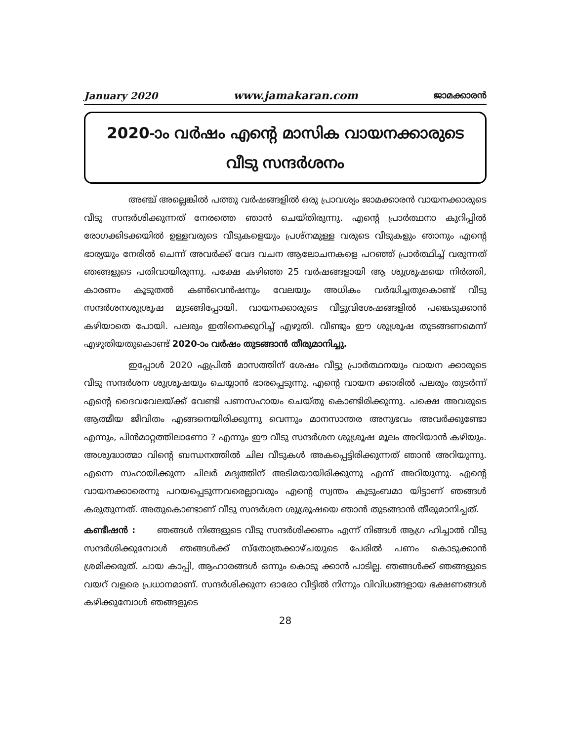January 2020 www.jamakaran.com ജാമക്കാരൻ
2020-ാം വർഷം എന്റെ മാസിക വായനക്കാരുടെ
വീടു സന്ദർശനം
അഞ്ച് അല്ലെങ്കിൽ പത്തു വർഷങ്ങളിൽ ഒരു പ്രാവശ്യം ജാമക്കാരൻ വായനക്കാരുടെ വീടു സന്ദർശിക്കുന്നത് നേരത്തെ ഞാൻ ചെയ്തിരുന്നു. എന്റെ പ്രാർത്ഥനാ കുറിപ്പിൽ രോഗക്കിടക്കയിൽ ഉള്ളവരുടെ വീടുകളെയും പ്രശ്നമുള്ള വരുടെ വീടുകളും ഞാനും എന്റെ ഭാര്യയും നേരിൽ ചെന്ന് അവർക്ക് വേദ വചന ആലോചനകളെ പറഞ്ഞ് പ്രാർത്ഥിച്ച് വരുന്നത് ഞങ്ങളുടെ പതിവായിരുന്നു. പക്ഷേ കഴിഞ്ഞ 25 വർഷങ്ങളായി ആ ശുശ്രൂഷയെ നിർത്തി, കാരണം കൂടുതൽ കൺവെൻഷനും വേലയും അധികം വർദ്ധിച്ചതുകൊണ്ട് വീടു സന്ദർശനശുശ്രൂഷ മുടങ്ങിപ്പോയി. വായനക്കാരുടെ വീട്ടുവിശേഷങ്ങളിൽ പങ്കെടുക്കാൻ കഴിയാതെ പോയി. പലരും ഇതിനെക്കുറിച്ച് എഴുതി. വീണ്ടും ഈ ശുശ്രൂഷ തുടങ്ങണമെന്ന് എഴുതിയതുകൊണ്ട് 2020-ാം വർഷം തുടങ്ങാൻ തീരുമാനിച്ചു.
ഇപ്പോൾ 2020 ഏപ്രിൽ മാസത്തിന് ശേഷം വീട്ടു പ്രാർത്ഥനയും വായന ക്കാരുടെ വീടു സന്ദർശന ശുശ്രൂഷയും ചെയ്യാൻ ഭാരപ്പെടുന്നു. എന്റെ വായന ക്കാരിൽ പലരും തുടർന്ന് എന്റെ ദൈവവേലയ്ക്ക് വേണ്ടി പണസഹായം ചെയ്തു കൊണ്ടിരിക്കുന്നു. പക്ഷെ അവരുടെ ആത്മീയ ജീവിതം എങ്ങനെയിരിക്കുന്നു വെന്നും മാനസാന്തര അനുഭവം അവർക്കുണ്ടോ എന്നും, പിൻമാറ്റത്തിലാണോ ? എന്നും ഈ വീടു സന്ദർശന ശുശ്രൂഷ മൂലം അറിയാൻ കഴിയും. അശുദ്ധാത്മാ വിന്റെ ബന്ധനത്തിൽ ചില വീടുകൾ അകപ്പെട്ടിരിക്കുന്നത് ഞാൻ അറിയുന്നു. എന്നെ സഹായിക്കുന്ന ചിലർ മദ്യത്തിന് അടിമയായിരിക്കുന്നു എന്ന് അറിയുന്നു. എന്റെ വായനക്കാരെന്നു പറയപ്പെടുന്നവരെല്ലാവരും എന്റെ സ്വന്തം കുടുംബമാ യിട്ടാണ് ഞങ്ങൾ കരുതുന്നത്. അതുകൊണ്ടാണ് വീടു സന്ദർശന ശുശ്രൂഷയെ ഞാൻ തുടങ്ങാൻ തീരുമാനിച്ചത്.
കണ്ടീഷൻ : ഞങ്ങൾ നിങ്ങളുടെ വീടു സന്ദർശിക്കണം എന്ന് നിങ്ങൾ ആഗ്ര ഹിച്ചാൽ വീടു സന്ദർശിക്കുമ്പോൾ ഞങ്ങൾക്ക് സ്തോത്രക്കാഴ്ചയുടെ പേരിൽ പണം കൊടുക്കാൻ ശ്രമിക്കരുത്. ചായ കാപ്പി, ആഹാരങ്ങൾ ഒന്നും കൊടു ക്കാൻ പാടില്ല. ഞങ്ങൾക്ക് ഞങ്ങളുടെ വയറ് വളരെ പ്രധാനമാണ്. സന്ദർശിക്കുന്ന ഓരോ വീട്ടിൽ നിന്നും വിവിധങ്ങളായ ഭക്ഷണങ്ങൾ കഴിക്കുമ്പോൾ ഞങ്ങളുടെ
28